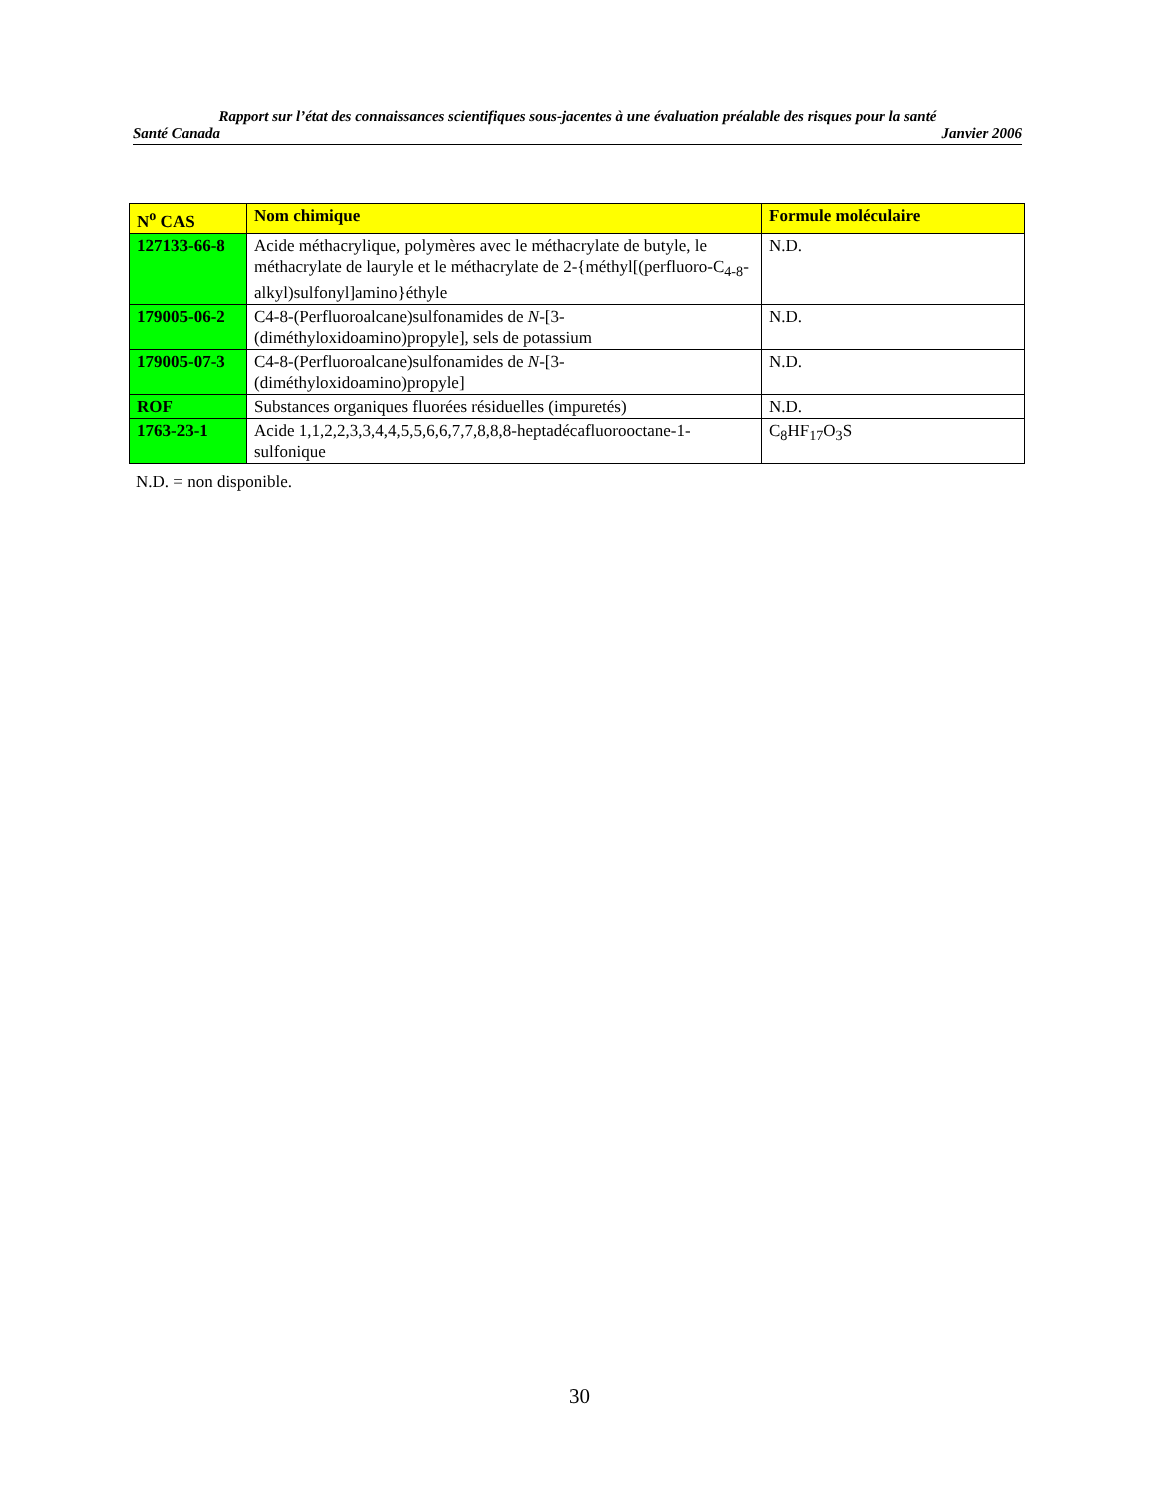Rapport sur l’état des connaissances scientifiques sous-jacentes à une évaluation préalable des risques pour la santé
Santé Canada Janvier 2006
| N<sup>o</sup> CAS | Nom chimique | Formule moléculaire |
| --- | --- | --- |
| 127133-66-8 | Acide méthacrylique, polymères avec le méthacrylate de butyle, le méthacrylate de lauryle et le méthacrylate de 2-{méthyl[(perfluoro-C<sub>4-8</sub>-alkyl)sulfonyl]amino}éthyle | N.D. |
| 179005-06-2 | C4-8-(Perfluoroalcane)sulfonamides de N -[3-(diméthyloxidoamino)propyle], sels de potassium | N.D. |
| 179005-07-3 | C4-8-(Perfluoroalcane)sulfonamides de N -[3-(diméthyloxidoamino)propyle] | N.D. |
| ROF | Substances organiques fluorées résiduelles (impuretés) | N.D. |
| 1763-23-1 | Acide 1,1,2,2,3,3,4,4,5,5,6,6,7,7,8,8,8-heptadécafluorooctane-1-sulfonique | C<sub>8</sub>HF<sub>17</sub>O<sub>3</sub>S |
N.D. = non disponible.
30